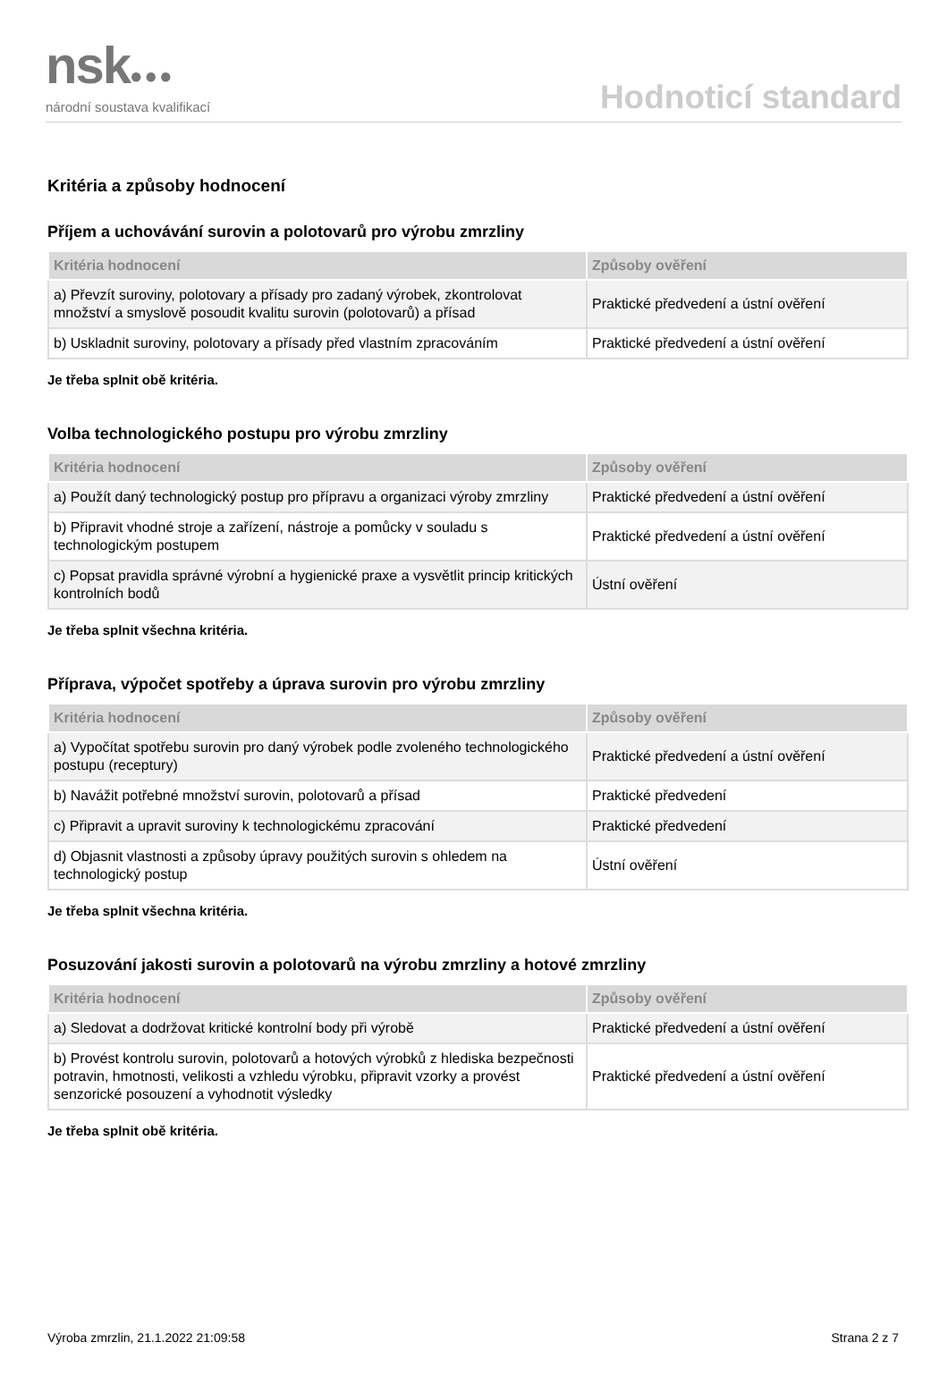nsk●●●
národní soustava kvalifikací
Hodnoticí standard
Kritéria a způsoby hodnocení
Příjem a uchovávání surovin a polotovarů pro výrobu zmrzliny
| Kritéria hodnocení | Způsoby ověření |
| --- | --- |
| a) Převzít suroviny, polotovary a přísady pro zadaný výrobek, zkontrolovat množství a smyslově posoudit kvalitu surovin (polotovarů) a přísad | Praktické předvedení a ústní ověření |
| b) Uskladnit suroviny, polotovary a přísady před vlastním zpracováním | Praktické předvedení a ústní ověření |
Je třeba splnit obě kritéria.
Volba technologického postupu pro výrobu zmrzliny
| Kritéria hodnocení | Způsoby ověření |
| --- | --- |
| a) Použít daný technologický postup pro přípravu a organizaci výroby zmrzliny | Praktické předvedení a ústní ověření |
| b) Připravit vhodné stroje a zařízení, nástroje a pomůcky v souladu s technologickým postupem | Praktické předvedení a ústní ověření |
| c) Popsat pravidla správné výrobní a hygienické praxe a vysvětlit princip kritických kontrolních bodů | Ústní ověření |
Je třeba splnit všechna kritéria.
Příprava, výpočet spotřeby a úprava surovin pro výrobu zmrzliny
| Kritéria hodnocení | Způsoby ověření |
| --- | --- |
| a) Vypočítat spotřebu surovin pro daný výrobek podle zvoleného technologického postupu (receptury) | Praktické předvedení a ústní ověření |
| b) Navážit potřebné množství surovin, polotovarů a přísad | Praktické předvedení |
| c) Připravit a upravit suroviny k technologickému zpracování | Praktické předvedení |
| d) Objasnit vlastnosti a způsoby úpravy použitých surovin s ohledem na technologický postup | Ústní ověření |
Je třeba splnit všechna kritéria.
Posuzování jakosti surovin a polotovarů na výrobu zmrzliny a hotové zmrzliny
| Kritéria hodnocení | Způsoby ověření |
| --- | --- |
| a) Sledovat a dodržovat kritické kontrolní body při výrobě | Praktické předvedení a ústní ověření |
| b) Provést kontrolu surovin, polotovarů a hotových výrobků z hlediska bezpečnosti potravin, hmotnosti, velikosti a vzhledu výrobku, připravit vzorky a provést senzorické posouzení a vyhodnotit výsledky | Praktické předvedení a ústní ověření |
Je třeba splnit obě kritéria.
Výroba zmrzlin, 21.1.2022 21:09:58 Strana 2 z 7